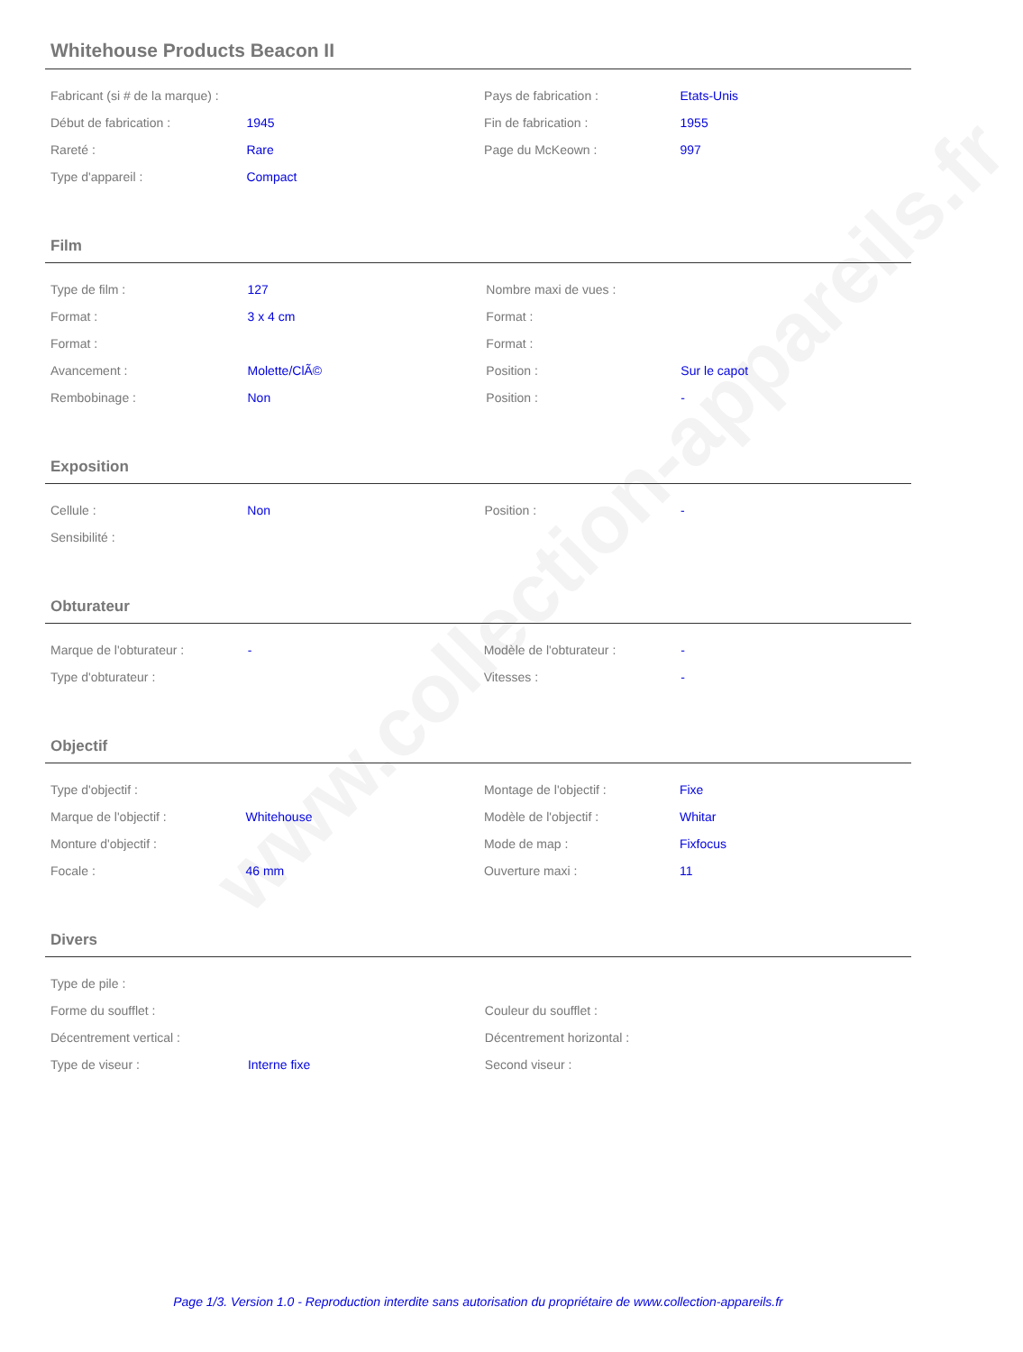www.collection-appareils.fr
Whitehouse Products Beacon II
| Fabricant (si # de la marque) : | | Pays de fabrication : | Etats-Unis |
| Début de fabrication : | 1945 | Fin de fabrication : | 1955 |
| Rareté : | Rare | Page du McKeown : | 997 |
| Type d'appareil : | Compact | | |
Film
| Type de film : | 127 | Nombre maxi de vues : | |
| Format : | 3 x 4 cm | Format : | |
| Format : | | Format : | |
| Avancement : | Molette/ClÃ© | Position : | Sur le capot |
| Rembobinage : | Non | Position : | - |
Exposition
| Cellule : | Non | Position : | - |
| Sensibilité : | | | |
Obturateur
| Marque de l'obturateur : | - | Modèle de l'obturateur : | - |
| Type d'obturateur : | | Vitesses : | - |
Objectif
| Type d'objectif : | | Montage de l'objectif : | Fixe |
| Marque de l'objectif : | Whitehouse | Modèle de l'objectif : | Whitar |
| Monture d'objectif : | | Mode de map : | Fixfocus |
| Focale : | 46 mm | Ouverture maxi : | 11 |
Divers
| Type de pile : | | | |
| Forme du soufflet : | | Couleur du soufflet : | |
| Décentrement vertical : | | Décentrement horizontal : | |
| Type de viseur : | Interne fixe | Second viseur : | |
Page 1/3. Version 1.0 - Reproduction interdite sans autorisation du propriétaire de www.collection-appareils.fr